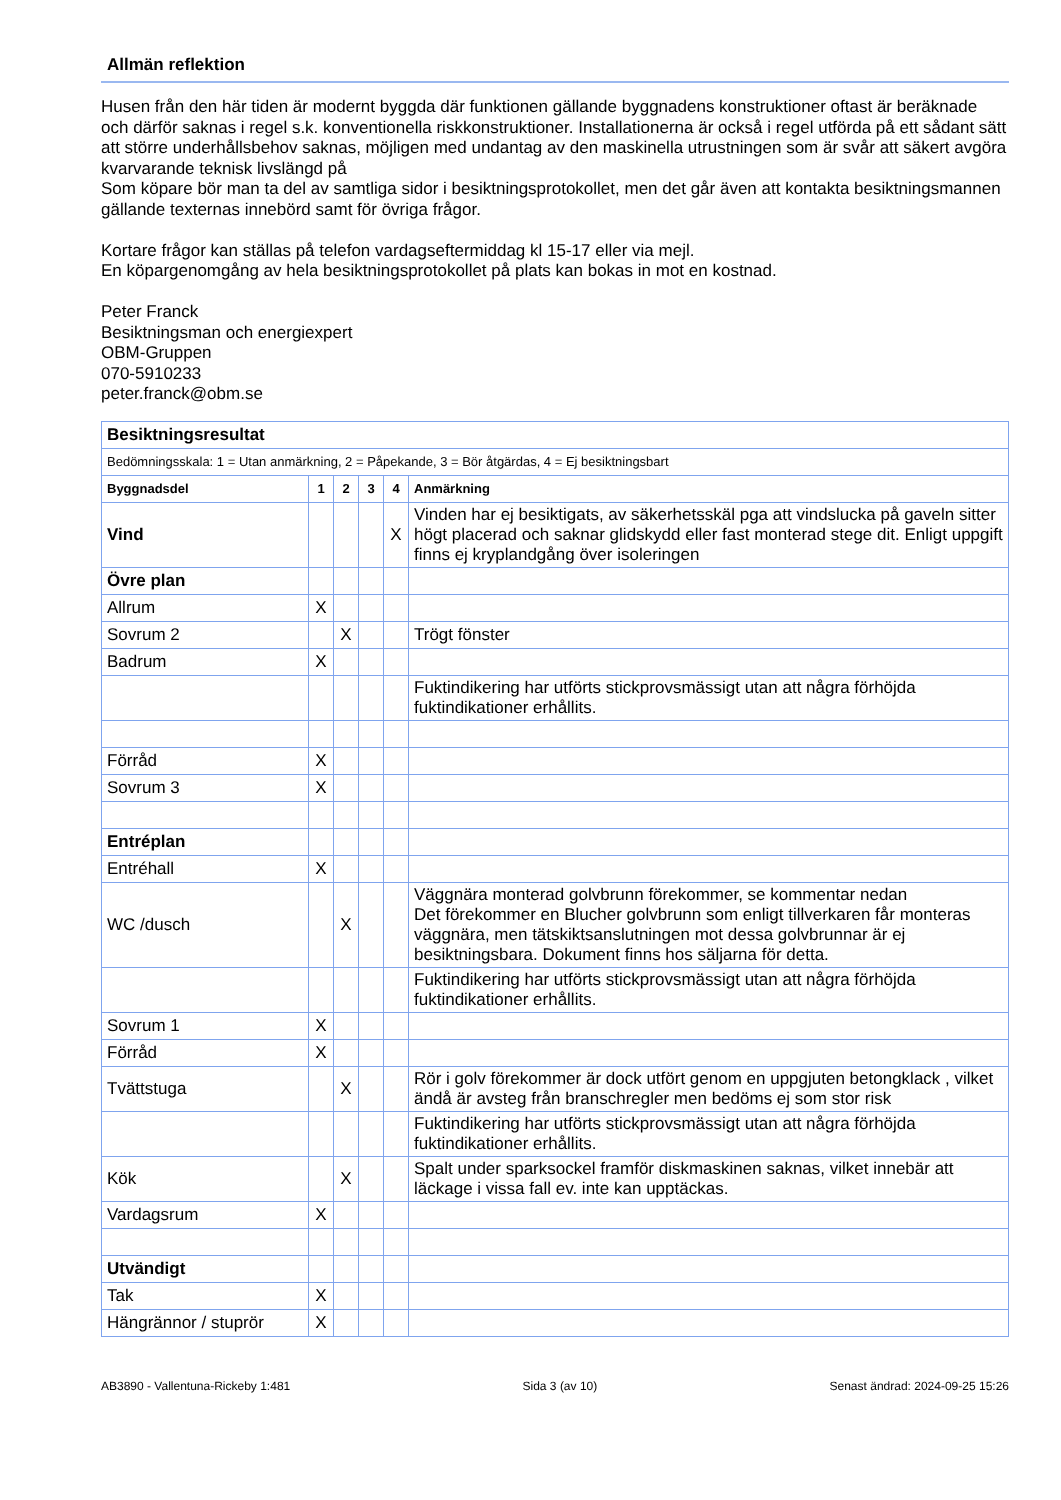Allmän reflektion
Husen från den här tiden är modernt byggda där funktionen gällande byggnadens konstruktioner oftast är beräknade och därför saknas i regel s.k. konventionella riskkonstruktioner. Installationerna är också i regel utförda på ett sådant sätt att större underhållsbehov saknas, möjligen med undantag av den maskinella utrustningen som är svår att säkert avgöra kvarvarande teknisk livslängd på
Som köpare bör man ta del av samtliga sidor i besiktningsprotokollet, men det går även att kontakta besiktningsmannen gällande texternas innebörd samt för övriga frågor.
Kortare frågor kan ställas på telefon vardagseftermiddag kl 15-17 eller via mejl.
En köpargenomgång av hela besiktningsprotokollet på plats kan bokas in mot en kostnad.
Peter Franck
Besiktningsman och energiexpert
OBM-Gruppen
070-5910233
peter.franck@obm.se
| Besiktningsresultat | | | | | |
| --- | --- | --- | --- | --- | --- |
| Bedömningsskala: 1 = Utan anmärkning, 2 = Påpekande, 3 = Bör åtgärdas, 4 = Ej besiktningsbart | | | | | |
| Byggnadsdel | 1 | 2 | 3 | 4 | Anmärkning |
| Vind | | | | X | Vinden har ej besiktigats, av säkerhetsskäl pga att vindslucka på gaveln sitter högt placerad och saknar glidskydd eller fast monterad stege dit. Enligt uppgift finns ej kryplandgång över isoleringen |
| Övre plan | | | | | |
| Allrum | X | | | | |
| Sovrum 2 | | X | | | Trögt fönster |
| Badrum | X | | | | |
| | | | | | Fuktindikering har utförts stickprovsmässigt utan att några förhöjda fuktindikationer erhållits. |
| Förråd | X | | | | |
| Sovrum 3 | X | | | | |
| Entréplan | | | | | |
| Entréhall | X | | | | |
| WC /dusch | | X | | | Väggnära monterad golvbrunn förekommer, se kommentar nedan Det förekommer en Blucher golvbrunn som enligt tillverkaren får monteras väggnära, men tätskiktsanslutningen mot dessa golvbrunnar är ej besiktningsbara. Dokument finns hos säljarna för detta. |
| | | | | | Fuktindikering har utförts stickprovsmässigt utan att några förhöjda fuktindikationer erhållits. |
| Sovrum 1 | X | | | | |
| Förråd | X | | | | |
| Tvättstuga | | X | | | Rör i golv förekommer är dock utfört genom en uppgjuten betongklack , vilket ändå är avsteg från branschregler men bedöms ej som stor risk |
| | | | | | Fuktindikering har utförts stickprovsmässigt utan att några förhöjda fuktindikationer erhållits. |
| Kök | | X | | | Spalt under sparksockel framför diskmaskinen saknas, vilket innebär att läckage i vissa fall ev. inte kan upptäckas. |
| Vardagsrum | X | | | | |
| Utvändigt | | | | | |
| Tak | X | | | | |
| Hängrännor / stuprör | X | | | | |
AB3890 - Vallentuna-Rickeby 1:481 Sida 3 (av 10) Senast ändrad: 2024-09-25 15:26